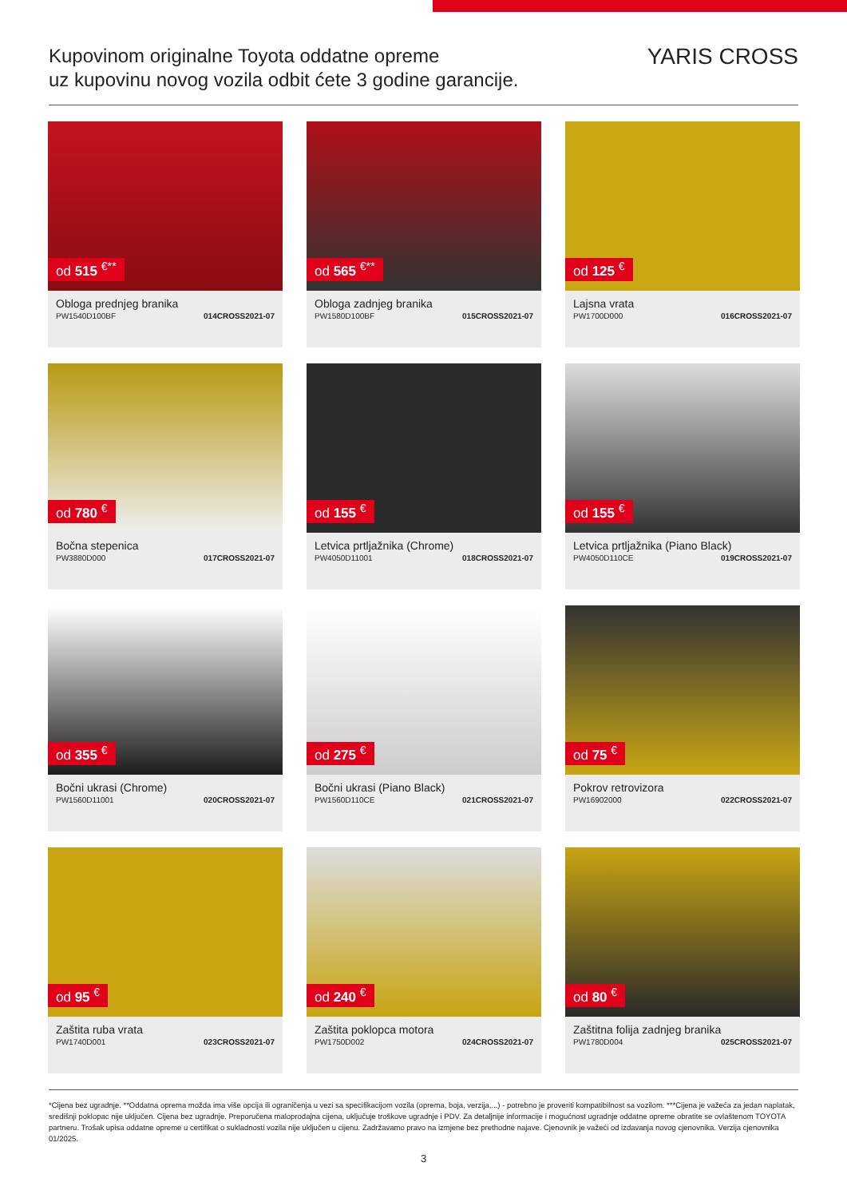Kupovinom originalne Toyota oddatne opreme
uz kupovinu novog vozila odbit ćete 3 godine garancije.
YARIS CROSS
od 515 <sup>€**</sup>
Obloga prednjeg branika
PW1540D100BF 014CROSS2021-07
od 565 <sup>€**</sup>
Obloga zadnjeg branika
PW1580D100BF 015CROSS2021-07
od 125 <sup>€</sup>
Lajsna vrata
PW1700D000 016CROSS2021-07
od 780 <sup>€</sup>
Bočna stepenica
PW3880D000 017CROSS2021-07
od 155 <sup>€</sup>
Letvica prtljažnika (Chrome)
PW4050D11001 018CROSS2021-07
od 155 <sup>€</sup>
Letvica prtljažnika (Piano Black)
PW4050D110CE 019CROSS2021-07
od 355 <sup>€</sup>
Bočni ukrasi (Chrome)
PW1560D11001 020CROSS2021-07
od 275 <sup>€</sup>
Bočni ukrasi (Piano Black)
PW1560D110CE 021CROSS2021-07
od 75 <sup>€</sup>
Pokrov retrovizora
PW16902000 022CROSS2021-07
od 95 <sup>€</sup>
Zaštita ruba vrata
PW1740D001 023CROSS2021-07
od 240 <sup>€</sup>
Zaštita poklopca motora
PW1750D002 024CROSS2021-07
od 80 <sup>€</sup>
Zaštitna folija zadnjeg branika
PW1780D004 025CROSS2021-07
*Cijena bez ugradnje. **Oddatna oprema možda ima više opcija ili ograničenja u vezi sa specifikacijom vozila (oprema, boja, verzija,...) - potrebno je proveriti kompatibilnost sa vozilom. ***Cijena je važeća za jedan naplatak, središnji poklopac nije uključen. Cijena bez ugradnje. Preporučena maloprodajna cijena, uključuje troškove ugradnje i PDV. Za detaljnije informacije i mogućnost ugradnje oddatne opreme obratite se ovlaštenom TOYOTA partneru. Trošak upisa oddatne opreme u certifikat o sukladnosti vozila nije uključen u cijenu. Zadržavamo pravo na izmjene bez prethodne najave. Cjenovnik je važeći od izdavanja novog cjenovnika. Verzija cjenovnika 01/2025.
3